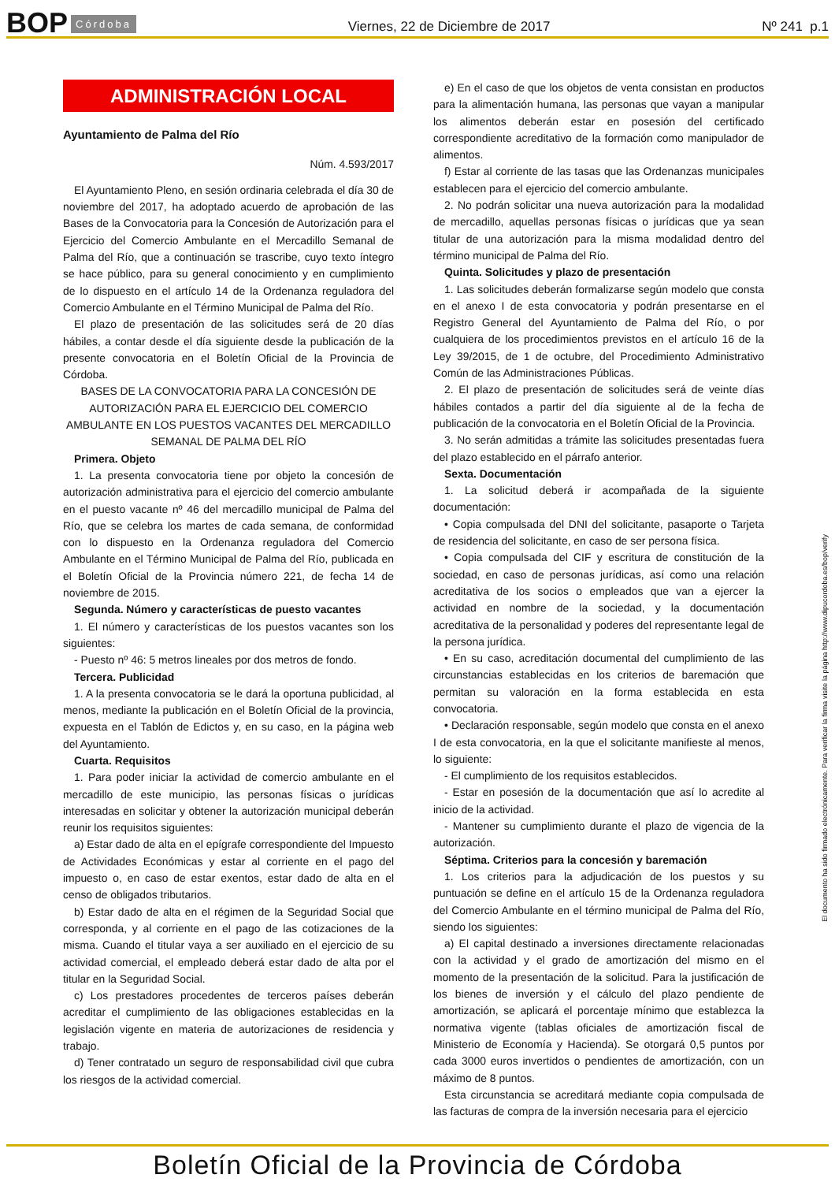BOP Córdoba Viernes, 22 de Diciembre de 2017 Nº 241 p.1
ADMINISTRACIÓN LOCAL
Ayuntamiento de Palma del Río
Núm. 4.593/2017
El Ayuntamiento Pleno, en sesión ordinaria celebrada el día 30 de noviembre del 2017, ha adoptado acuerdo de aprobación de las Bases de la Convocatoria para la Concesión de Autorización para el Ejercicio del Comercio Ambulante en el Mercadillo Semanal de Palma del Río, que a continuación se trascribe, cuyo texto íntegro se hace público, para su general conocimiento y en cumplimiento de lo dispuesto en el artículo 14 de la Ordenanza reguladora del Comercio Ambulante en el Término Municipal de Palma del Río.
El plazo de presentación de las solicitudes será de 20 días hábiles, a contar desde el día siguiente desde la publicación de la presente convocatoria en el Boletín Oficial de la Provincia de Córdoba.
BASES DE LA CONVOCATORIA PARA LA CONCESIÓN DE AUTORIZACIÓN PARA EL EJERCICIO DEL COMERCIO AMBULANTE EN LOS PUESTOS VACANTES DEL MERCADILLO SEMANAL DE PALMA DEL RÍO
Primera. Objeto
1. La presenta convocatoria tiene por objeto la concesión de autorización administrativa para el ejercicio del comercio ambulante en el puesto vacante nº 46 del mercadillo municipal de Palma del Río, que se celebra los martes de cada semana, de conformidad con lo dispuesto en la Ordenanza reguladora del Comercio Ambulante en el Término Municipal de Palma del Río, publicada en el Boletín Oficial de la Provincia número 221, de fecha 14 de noviembre de 2015.
Segunda. Número y características de puesto vacantes
1. El número y características de los puestos vacantes son los siguientes:
- Puesto nº 46: 5 metros lineales por dos metros de fondo.
Tercera. Publicidad
1. A la presenta convocatoria se le dará la oportuna publicidad, al menos, mediante la publicación en el Boletín Oficial de la provincia, expuesta en el Tablón de Edictos y, en su caso, en la página web del Ayuntamiento.
Cuarta. Requisitos
1. Para poder iniciar la actividad de comercio ambulante en el mercadillo de este municipio, las personas físicas o jurídicas interesadas en solicitar y obtener la autorización municipal deberán reunir los requisitos siguientes:
a) Estar dado de alta en el epígrafe correspondiente del Impuesto de Actividades Económicas y estar al corriente en el pago del impuesto o, en caso de estar exentos, estar dado de alta en el censo de obligados tributarios.
b) Estar dado de alta en el régimen de la Seguridad Social que corresponda, y al corriente en el pago de las cotizaciones de la misma. Cuando el titular vaya a ser auxiliado en el ejercicio de su actividad comercial, el empleado deberá estar dado de alta por el titular en la Seguridad Social.
c) Los prestadores procedentes de terceros países deberán acreditar el cumplimiento de las obligaciones establecidas en la legislación vigente en materia de autorizaciones de residencia y trabajo.
d) Tener contratado un seguro de responsabilidad civil que cubra los riesgos de la actividad comercial.
e) En el caso de que los objetos de venta consistan en productos para la alimentación humana, las personas que vayan a manipular los alimentos deberán estar en posesión del certificado correspondiente acreditativo de la formación como manipulador de alimentos.
f) Estar al corriente de las tasas que las Ordenanzas municipales establecen para el ejercicio del comercio ambulante.
2. No podrán solicitar una nueva autorización para la modalidad de mercadillo, aquellas personas físicas o jurídicas que ya sean titular de una autorización para la misma modalidad dentro del término municipal de Palma del Río.
Quinta. Solicitudes y plazo de presentación
1. Las solicitudes deberán formalizarse según modelo que consta en el anexo I de esta convocatoria y podrán presentarse en el Registro General del Ayuntamiento de Palma del Río, o por cualquiera de los procedimientos previstos en el artículo 16 de la Ley 39/2015, de 1 de octubre, del Procedimiento Administrativo Común de las Administraciones Públicas.
2. El plazo de presentación de solicitudes será de veinte días hábiles contados a partir del día siguiente al de la fecha de publicación de la convocatoria en el Boletín Oficial de la Provincia.
3. No serán admitidas a trámite las solicitudes presentadas fuera del plazo establecido en el párrafo anterior.
Sexta. Documentación
1. La solicitud deberá ir acompañada de la siguiente documentación:
• Copia compulsada del DNI del solicitante, pasaporte o Tarjeta de residencia del solicitante, en caso de ser persona física.
• Copia compulsada del CIF y escritura de constitución de la sociedad, en caso de personas jurídicas, así como una relación acreditativa de los socios o empleados que van a ejercer la actividad en nombre de la sociedad, y la documentación acreditativa de la personalidad y poderes del representante legal de la persona jurídica.
• En su caso, acreditación documental del cumplimiento de las circunstancias establecidas en los criterios de baremación que permitan su valoración en la forma establecida en esta convocatoria.
• Declaración responsable, según modelo que consta en el anexo I de esta convocatoria, en la que el solicitante manifieste al menos, lo siguiente:
- El cumplimiento de los requisitos establecidos.
- Estar en posesión de la documentación que así lo acredite al inicio de la actividad.
- Mantener su cumplimiento durante el plazo de vigencia de la autorización.
Séptima. Criterios para la concesión y baremación
1. Los criterios para la adjudicación de los puestos y su puntuación se define en el artículo 15 de la Ordenanza reguladora del Comercio Ambulante en el término municipal de Palma del Río, siendo los siguientes:
a) El capital destinado a inversiones directamente relacionadas con la actividad y el grado de amortización del mismo en el momento de la presentación de la solicitud. Para la justificación de los bienes de inversión y el cálculo del plazo pendiente de amortización, se aplicará el porcentaje mínimo que establezca la normativa vigente (tablas oficiales de amortización fiscal de Ministerio de Economía y Hacienda). Se otorgará 0,5 puntos por cada 3000 euros invertidos o pendientes de amortización, con un máximo de 8 puntos.
Esta circunstancia se acreditará mediante copia compulsada de las facturas de compra de la inversión necesaria para el ejercicio
El documento ha sido firmado electrónicamente. Para verificar la firma visite la página http://www.dipucordoba.es/bop/verify
Boletín Oficial de la Provincia de Córdoba